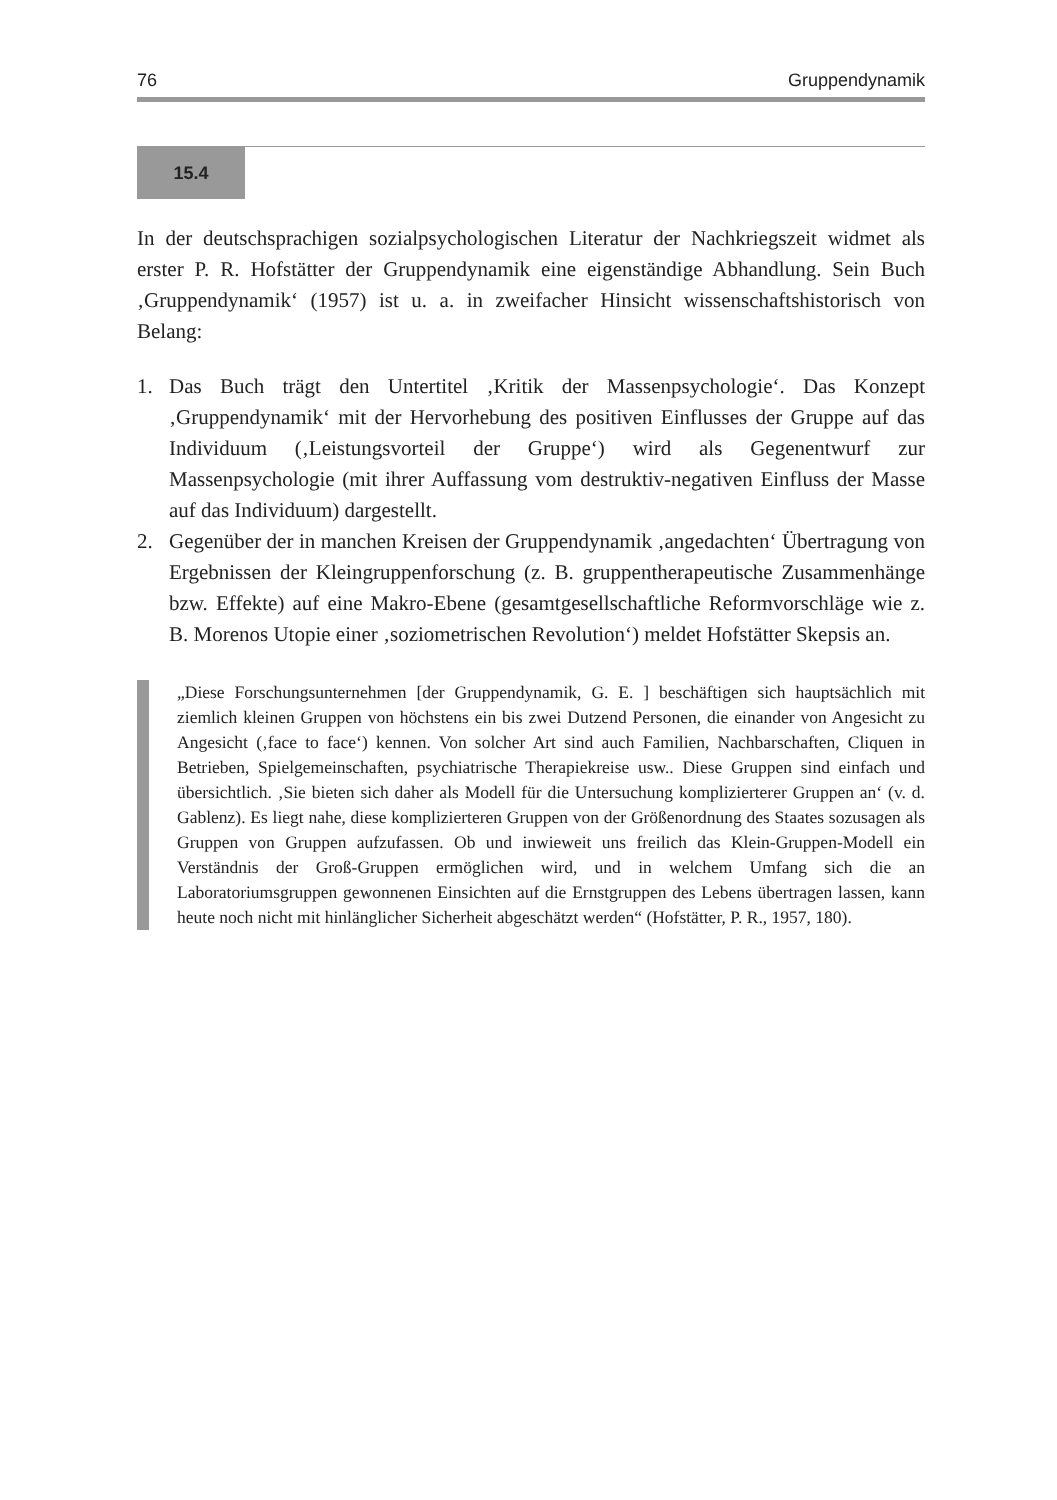76 Gruppendynamik
15.4
In der deutschsprachigen sozialpsychologischen Literatur der Nachkriegszeit widmet als erster P. R. Hofstätter der Gruppendynamik eine eigenständige Abhandlung. Sein Buch ‚Gruppendynamik‘ (1957) ist u. a. in zweifacher Hinsicht wissenschaftshistorisch von Belang:
1. Das Buch trägt den Untertitel ‚Kritik der Massenpsychologie‘. Das Konzept ‚Gruppendynamik‘ mit der Hervorhebung des positiven Einflusses der Gruppe auf das Individuum (‚Leistungsvorteil der Gruppe‘) wird als Gegenentwurf zur Massenpsychologie (mit ihrer Auffassung vom destruktiv-negativen Einfluss der Masse auf das Individuum) dargestellt.
2. Gegenüber der in manchen Kreisen der Gruppendynamik ‚angedachten‘ Übertragung von Ergebnissen der Kleingruppenforschung (z. B. gruppentherapeutische Zusammenhänge bzw. Effekte) auf eine Makro-Ebene (gesamtgesellschaftliche Reformvorschläge wie z. B. Morenos Utopie einer ‚soziometrischen Revolution‘) meldet Hofstätter Skepsis an.
„Diese Forschungsunternehmen [der Gruppendynamik, G. E. ] beschäftigen sich hauptsächlich mit ziemlich kleinen Gruppen von höchstens ein bis zwei Dutzend Personen, die einander von Angesicht zu Angesicht (‚face to face‘) kennen. Von solcher Art sind auch Familien, Nachbarschaften, Cliquen in Betrieben, Spielgemeinschaften, psychiatrische Therapiekreise usw.. Diese Gruppen sind einfach und übersichtlich. ‚Sie bieten sich daher als Modell für die Untersuchung komplizierterer Gruppen an‘ (v. d. Gablenz). Es liegt nahe, diese komplizierteren Gruppen von der Größenordnung des Staates sozusagen als Gruppen von Gruppen aufzufassen. Ob und inwieweit uns freilich das Klein-Gruppen-Modell ein Verständnis der Groß-Gruppen ermöglichen wird, und in welchem Umfang sich die an Laboratoriumsgruppen gewonnenen Einsichten auf die Ernstgruppen des Lebens übertragen lassen, kann heute noch nicht mit hinlänglicher Sicherheit abgeschätzt werden“ (Hofstätter, P. R., 1957, 180).